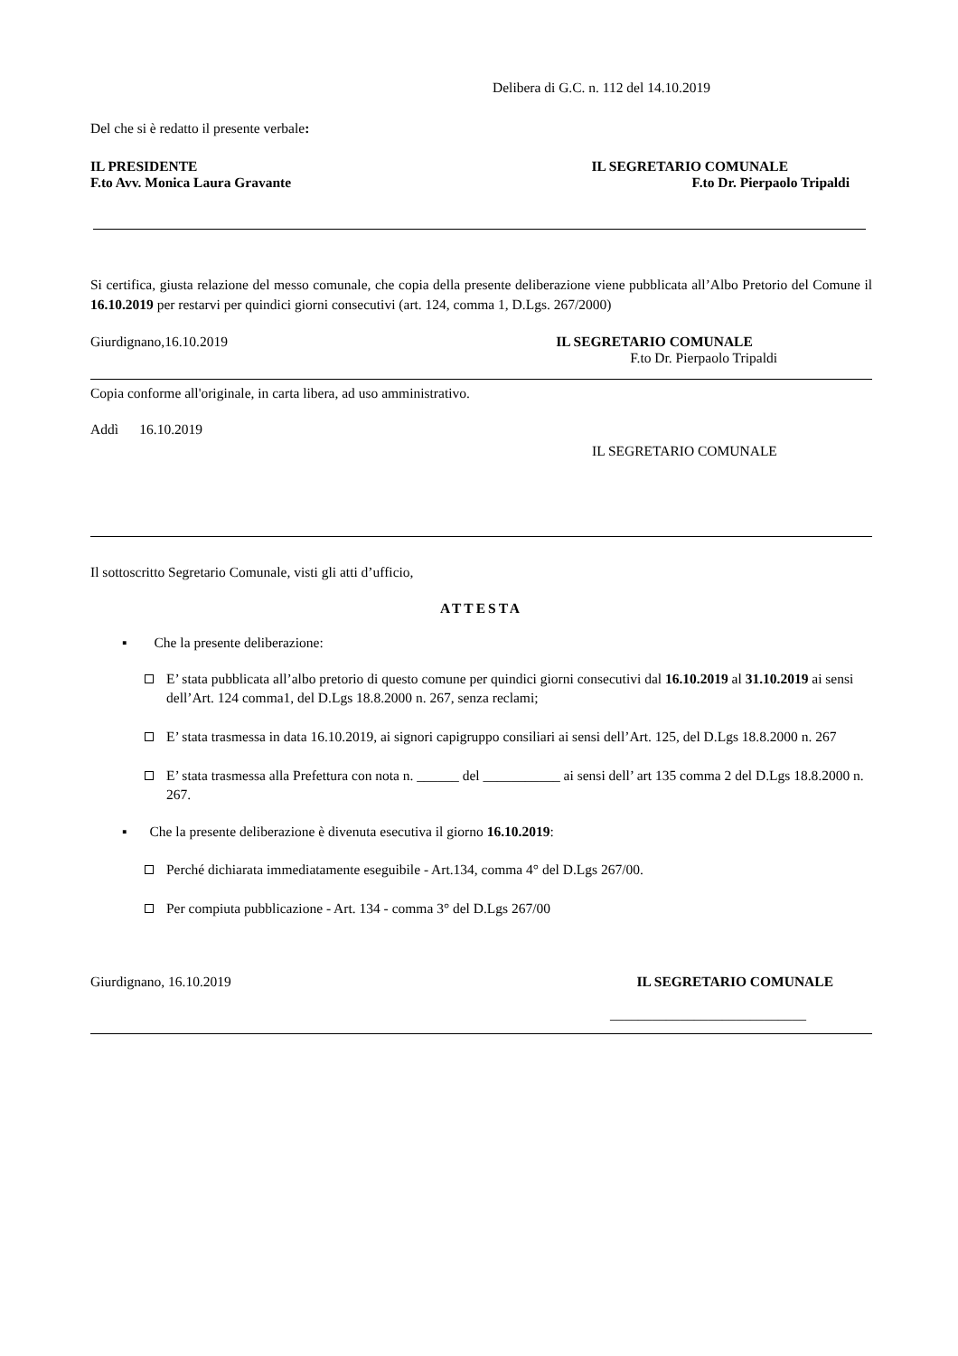Delibera di G.C. n. 112 del 14.10.2019
Del che si è redatto il presente verbale:
IL PRESIDENTE
F.to Avv. Monica Laura Gravante IL SEGRETARIO COMUNALE
F.to Dr. Pierpaolo Tripaldi
Si certifica, giusta relazione del messo comunale, che copia della presente deliberazione viene pubblicata all’Albo Pretorio del Comune il 16.10.2019 per restarvi per quindici giorni consecutivi (art. 124, comma 1, D.Lgs. 267/2000)
Giurdignano,16.10.2019 IL SEGRETARIO COMUNALE
F.to Dr. Pierpaolo Tripaldi
Copia conforme all'originale, in carta libera, ad uso amministrativo.
Addì 16.10.2019
IL SEGRETARIO COMUNALE
Il sottoscritto Segretario Comunale, visti gli atti d’ufficio,
ATTESTA
▪ Che la presente deliberazione:
E’ stata pubblicata all’albo pretorio di questo comune per quindici giorni consecutivi dal 16.10.2019 al 31.10.2019 ai sensi dell’Art. 124 comma1, del D.Lgs 18.8.2000 n. 267, senza reclami;
E’ stata trasmessa in data 16.10.2019, ai signori capigruppo consiliari ai sensi dell’Art. 125, del D.Lgs 18.8.2000 n. 267
E’ stata trasmessa alla Prefettura con nota n. ______ del ___________ ai sensi dell’ art 135 comma 2 del D.Lgs 18.8.2000 n. 267.
▪ Che la presente deliberazione è divenuta esecutiva il giorno 16.10.2019:
Perché dichiarata immediatamente eseguibile - Art.134, comma 4° del D.Lgs 267/00.
Per compiuta pubblicazione - Art. 134 - comma 3° del D.Lgs 267/00
Giurdignano, 16.10.2019 IL SEGRETARIO COMUNALE
____________________________